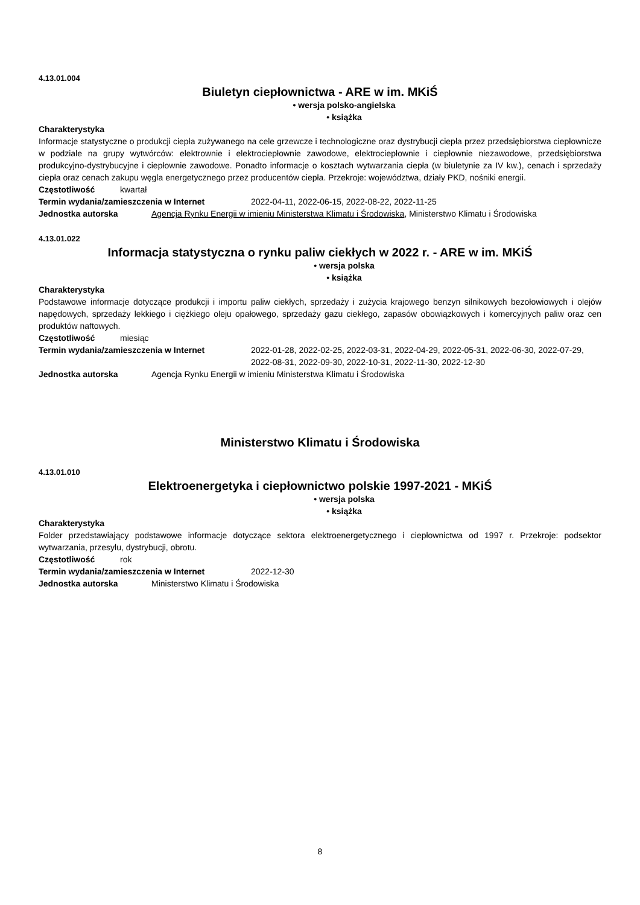4.13.01.004
Biuletyn ciepłownictwa - ARE w im. MKiŚ
• wersja polsko-angielska
• książka
Charakterystyka
Informacje statystyczne o produkcji ciepła zużywanego na cele grzewcze i technologiczne oraz dystrybucji ciepła przez przedsiębiorstwa ciepłownicze w podziale na grupy wytwórców: elektrownie i elektrociepłownie zawodowe, elektrociepłownie i ciepłownie niezawodowe, przedsiębiorstwa produkcyjno-dystrybucyjne i ciepłownie zawodowe. Ponadto informacje o kosztach wytwarzania ciepła (w biuletynie za IV kw.), cenach i sprzedaży ciepła oraz cenach zakupu węgla energetycznego przez producentów ciepła. Przekroje: województwa, działy PKD, nośniki energii.
Częstotliwość kwartał
Termin wydania/zamieszczenia w Internet 2022-04-11, 2022-06-15, 2022-08-22, 2022-11-25
Jednostka autorska Agencja Rynku Energii w imieniu Ministerstwa Klimatu i Środowiska, Ministerstwo Klimatu i Środowiska
4.13.01.022
Informacja statystyczna o rynku paliw ciekłych w 2022 r. - ARE w im. MKiŚ
• wersja polska
• książka
Charakterystyka
Podstawowe informacje dotyczące produkcji i importu paliw ciekłych, sprzedaży i zużycia krajowego benzyn silnikowych bezołowiowych i olejów napędowych, sprzedaży lekkiego i ciężkiego oleju opałowego, sprzedaży gazu ciekłego, zapasów obowiązkowych i komercyjnych paliw oraz cen produktów naftowych.
Częstotliwość miesiąc
Termin wydania/zamieszczenia w Internet 2022-01-28, 2022-02-25, 2022-03-31, 2022-04-29, 2022-05-31, 2022-06-30, 2022-07-29, 2022-08-31, 2022-09-30, 2022-10-31, 2022-11-30, 2022-12-30
Jednostka autorska Agencja Rynku Energii w imieniu Ministerstwa Klimatu i Środowiska
Ministerstwo Klimatu i Środowiska
4.13.01.010
Elektroenergetyka i ciepłownictwo polskie 1997-2021 - MKiŚ
• wersja polska
• książka
Charakterystyka
Folder przedstawiający podstawowe informacje dotyczące sektora elektroenergetycznego i ciepłownictwa od 1997 r. Przekroje: podsektor wytwarzania, przesyłu, dystrybucji, obrotu.
Częstotliwość rok
Termin wydania/zamieszczenia w Internet 2022-12-30
Jednostka autorska Ministerstwo Klimatu i Środowiska
8